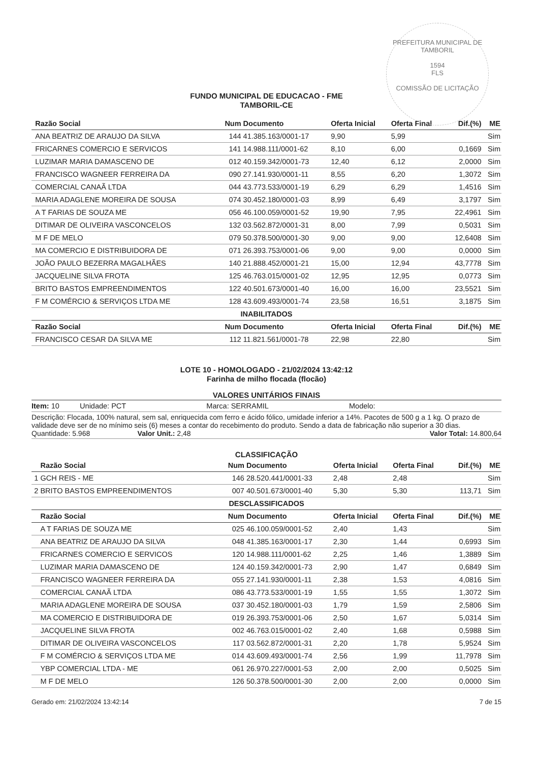PREFEITURA MUNICIPAL DE TAMBORIL
1594
FLS
COMISSÃO DE LICITAÇÃO
FUNDO MUNICIPAL DE EDUCACAO - FME
TAMBORIL-CE
| | Razão Social | Num | Documento | Oferta Inicial | Oferta Final | Dif.(%) | ME |
| --- | --- | --- | --- | --- | --- | --- | --- |
| | ANA BEATRIZ DE ARAUJO DA SILVA | 144 | 41.385.163/0001-17 | 9,90 | 5,99 | | Sim |
| | FRICARNES COMERCIO E SERVICOS | 141 | 14.988.111/0001-62 | 8,10 | 6,00 | 0,1669 | Sim |
| | LUZIMAR MARIA DAMASCENO DE | 012 | 40.159.342/0001-73 | 12,40 | 6,12 | 2,0000 | Sim |
| | FRANCISCO WAGNEER FERREIRA DA | 090 | 27.141.930/0001-11 | 8,55 | 6,20 | 1,3072 | Sim |
| | COMERCIAL CANAÃ LTDA | 044 | 43.773.533/0001-19 | 6,29 | 6,29 | 1,4516 | Sim |
| | MARIA ADAGLENE MOREIRA DE SOUSA | 074 | 30.452.180/0001-03 | 8,99 | 6,49 | 3,1797 | Sim |
| | A T FARIAS DE SOUZA ME | 056 | 46.100.059/0001-52 | 19,90 | 7,95 | 22,4961 | Sim |
| | DITIMAR DE OLIVEIRA VASCONCELOS | 132 | 03.562.872/0001-31 | 8,00 | 7,99 | 0,5031 | Sim |
| | M F DE MELO | 079 | 50.378.500/0001-30 | 9,00 | 9,00 | 12,6408 | Sim |
| | MA COMERCIO E DISTRIBUIDORA DE | 071 | 26.393.753/0001-06 | 9,00 | 9,00 | 0,0000 | Sim |
| | JOÃO PAULO BEZERRA MAGALHÃES | 140 | 21.888.452/0001-21 | 15,00 | 12,94 | 43,7778 | Sim |
| | JACQUELINE SILVA FROTA | 125 | 46.763.015/0001-02 | 12,95 | 12,95 | 0,0773 | Sim |
| | BRITO BASTOS EMPREENDIMENTOS | 122 | 40.501.673/0001-40 | 16,00 | 16,00 | 23,5521 | Sim |
| | F M COMÉRCIO & SERVIÇOS LTDA ME | 128 | 43.609.493/0001-74 | 23,58 | 16,51 | 3,1875 | Sim |
| INABILITADOS | | | | | | | |
| | Razão Social | Num | Documento | Oferta Inicial | Oferta Final | Dif.(%) | ME |
| | FRANCISCO CESAR DA SILVA ME | 112 | 11.821.561/0001-78 | 22,98 | 22,80 | | Sim |
LOTE 10 - HOMOLOGADO - 21/02/2024 13:42:12
Farinha de milho flocada (flocão)
VALORES UNITÁRIOS FINAIS
Item: 10 Unidade: PCT Marca: SERRAMIL Modelo:
Descrição: Flocada, 100% natural, sem sal, enriquecida com ferro e ácido fólico, umidade inferior a 14%. Pacotes de 500 g a 1 kg. O prazo de validade deve ser de no mínimo seis (6) meses a contar do recebimento do produto. Sendo a data de fabricação não superior a 30 dias.
Quantidade: 5.968 Valor Unit.: 2,48 Valor Total: 14.800,64
CLASSIFICAÇÃO
| | Razão Social | Num | Documento | Oferta Inicial | Oferta Final | Dif.(%) | ME |
| --- | --- | --- | --- | --- | --- | --- | --- |
| 1 | GCH REIS - ME | 146 | 28.520.441/0001-33 | 2,48 | 2,48 | | Sim |
| 2 | BRITO BASTOS EMPREENDIMENTOS | 007 | 40.501.673/0001-40 | 5,30 | 5,30 | 113,71 | Sim |
| DESCLASSIFICADOS | | | | | | | |
| | Razão Social | Num | Documento | Oferta Inicial | Oferta Final | Dif.(%) | ME |
| | A T FARIAS DE SOUZA ME | 025 | 46.100.059/0001-52 | 2,40 | 1,43 | | Sim |
| | ANA BEATRIZ DE ARAUJO DA SILVA | 048 | 41.385.163/0001-17 | 2,30 | 1,44 | 0,6993 | Sim |
| | FRICARNES COMERCIO E SERVICOS | 120 | 14.988.111/0001-62 | 2,25 | 1,46 | 1,3889 | Sim |
| | LUZIMAR MARIA DAMASCENO DE | 124 | 40.159.342/0001-73 | 2,90 | 1,47 | 0,6849 | Sim |
| | FRANCISCO WAGNEER FERREIRA DA | 055 | 27.141.930/0001-11 | 2,38 | 1,53 | 4,0816 | Sim |
| | COMERCIAL CANAÃ LTDA | 086 | 43.773.533/0001-19 | 1,55 | 1,55 | 1,3072 | Sim |
| | MARIA ADAGLENE MOREIRA DE SOUSA | 037 | 30.452.180/0001-03 | 1,79 | 1,59 | 2,5806 | Sim |
| | MA COMERCIO E DISTRIBUIDORA DE | 019 | 26.393.753/0001-06 | 2,50 | 1,67 | 5,0314 | Sim |
| | JACQUELINE SILVA FROTA | 002 | 46.763.015/0001-02 | 2,40 | 1,68 | 0,5988 | Sim |
| | DITIMAR DE OLIVEIRA VASCONCELOS | 117 | 03.562.872/0001-31 | 2,20 | 1,78 | 5,9524 | Sim |
| | F M COMÉRCIO & SERVIÇOS LTDA ME | 014 | 43.609.493/0001-74 | 2,56 | 1,99 | 11,7978 | Sim |
| | YBP COMERCIAL LTDA - ME | 061 | 26.970.227/0001-53 | 2,00 | 2,00 | 0,5025 | Sim |
| | M F DE MELO | 126 | 50.378.500/0001-30 | 2,00 | 2,00 | 0,0000 | Sim |
Gerado em: 21/02/2024 13:42:14 7 de 15